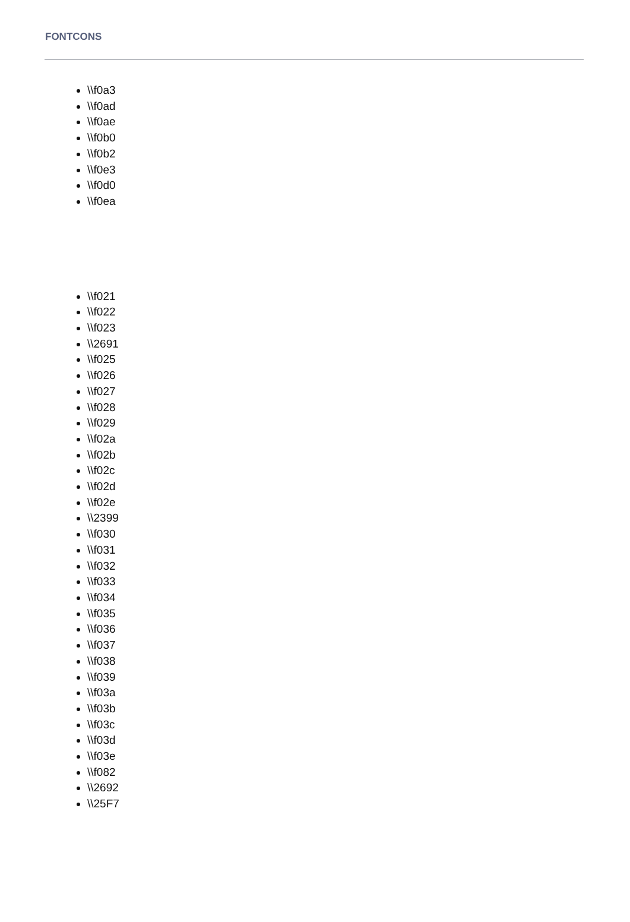FONTCONS
\\f0a3
\\f0ad
\\f0ae
\\f0b0
\\f0b2
\\f0e3
\\f0d0
\\f0ea
\\f021
\\f022
\\f023
\\2691
\\f025
\\f026
\\f027
\\f028
\\f029
\\f02a
\\f02b
\\f02c
\\f02d
\\f02e
\\2399
\\f030
\\f031
\\f032
\\f033
\\f034
\\f035
\\f036
\\f037
\\f038
\\f039
\\f03a
\\f03b
\\f03c
\\f03d
\\f03e
\\f082
\\2692
\\25F7